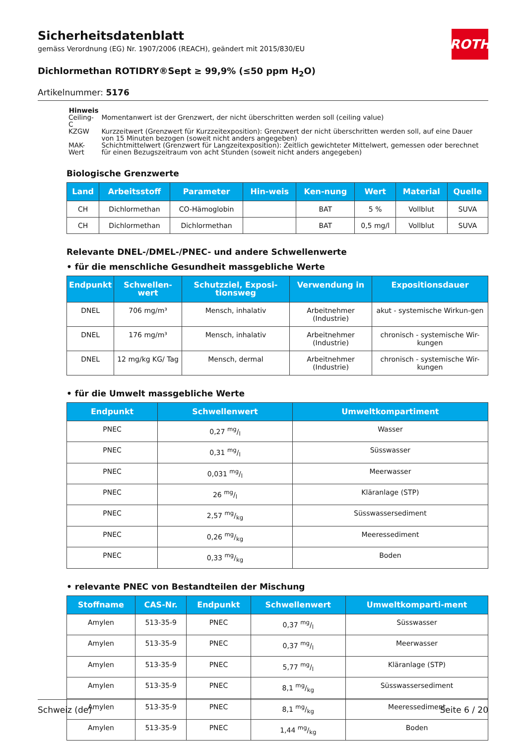Sicherheitsdatenblatt
gemäss Verordnung (EG) Nr. 1907/2006 (REACH), geändert mit 2015/830/EU
ROTH
Dichlormethan ROTIDRY®Sept ≥ 99,9% (≤50 ppm H<sub>2</sub>O)
Artikelnummer: 5176
Hinweis
| Ceiling-C | Momentanwert ist der Grenzwert, der nicht überschritten werden soll (ceiling value) |
| KZGW | Kurzzeitwert (Grenzwert für Kurzzeitexposition): Grenzwert der nicht überschritten werden soll, auf eine Dauer von 15 Minuten bezogen (soweit nicht anders angegeben) |
| MAK-Wert | Schichtmittelwert (Grenzwert für Langzeitexposition): Zeitlich gewichteter Mittelwert, gemessen oder berechnet für einen Bezugszeitraum von acht Stunden (soweit nicht anders angegeben) |
Biologische Grenzwerte
| Land | Arbeitsstoff | Parameter | Hin-weis | Ken-nung | Wert | Material | Quelle |
| --- | --- | --- | --- | --- | --- | --- | --- |
| CH | Dichlormethan | CO-Hämoglobin | | BAT | 5 % | Vollblut | SUVA |
| CH | Dichlormethan | Dichlormethan | | BAT | 0,5 mg/l | Vollblut | SUVA |
Relevante DNEL-/DMEL-/PNEC- und andere Schwellenwerte
• für die menschliche Gesundheit massgebliche Werte
| Endpunkt | Schwellen-wert | Schutzziel, Exposi-tionsweg | Verwendung in | Expositionsdauer |
| --- | --- | --- | --- | --- |
| DNEL | 706 mg/m³ | Mensch, inhalativ | Arbeitnehmer (Industrie) | akut - systemische Wirkun-gen |
| DNEL | 176 mg/m³ | Mensch, inhalativ | Arbeitnehmer (Industrie) | chronisch - systemische Wir-kungen |
| DNEL | 12 mg/kg KG/ Tag | Mensch, dermal | Arbeitnehmer (Industrie) | chronisch - systemische Wir-kungen |
• für die Umwelt massgebliche Werte
| Endpunkt | Schwellenwert | Umweltkompartiment |
| --- | --- | --- |
| PNEC | 0,27 mg/l | Wasser |
| PNEC | 0,31 mg/l | Süsswasser |
| PNEC | 0,031 mg/l | Meerwasser |
| PNEC | 26 mg/l | Kläranlage (STP) |
| PNEC | 2,57 mg/kg | Süsswassersediment |
| PNEC | 0,26 mg/kg | Meeressediment |
| PNEC | 0,33 mg/kg | Boden |
• relevante PNEC von Bestandteilen der Mischung
| Stoffname | CAS-Nr. | Endpunkt | Schwellenwert | Umweltkomparti-ment |
| --- | --- | --- | --- | --- |
| Amylen | 513-35-9 | PNEC | 0,37 mg/l | Süsswasser |
| Amylen | 513-35-9 | PNEC | 0,37 mg/l | Meerwasser |
| Amylen | 513-35-9 | PNEC | 5,77 mg/l | Kläranlage (STP) |
| Amylen | 513-35-9 | PNEC | 8,1 mg/kg | Süsswassersediment |
| Amylen | 513-35-9 | PNEC | 8,1 mg/kg | Meeressediment |
| Amylen | 513-35-9 | PNEC | 1,44 mg/kg | Boden |
Schweiz (de) Seite 6 / 20